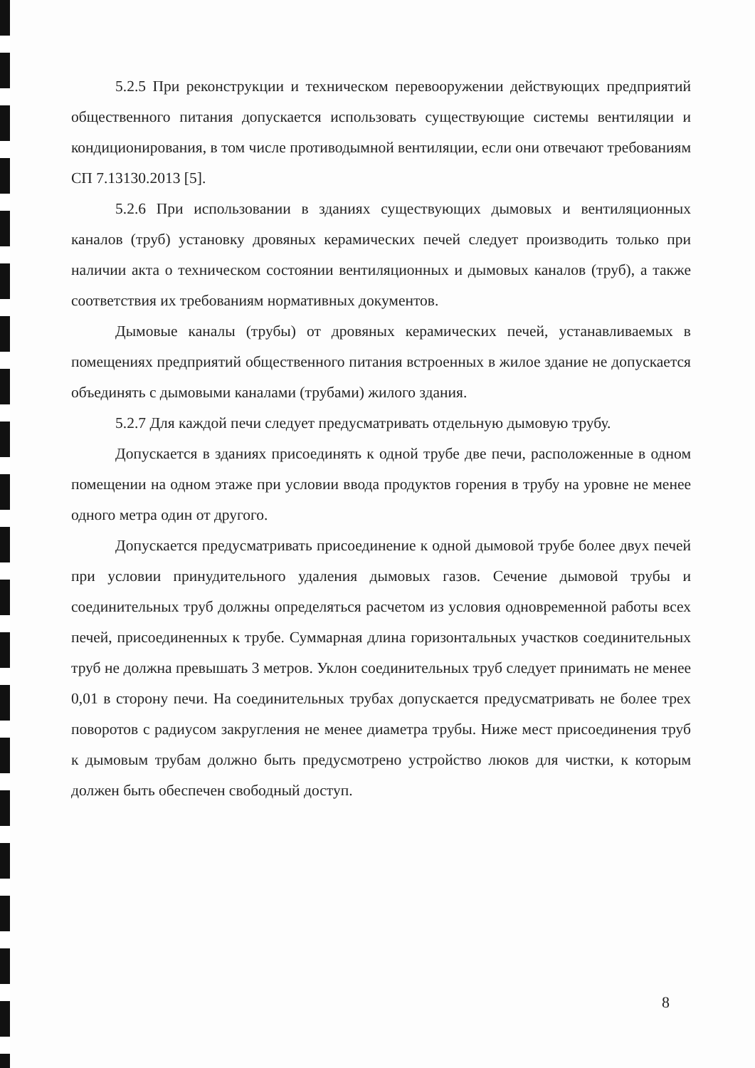5.2.5 При реконструкции и техническом перевооружении действующих предприятий общественного питания допускается использовать существующие системы вентиляции и кондиционирования, в том числе противодымной вентиляции, если они отвечают требованиям СП 7.13130.2013 [5].
5.2.6 При использовании в зданиях существующих дымовых и вентиляционных каналов (труб) установку дровяных керамических печей следует производить только при наличии акта о техническом состоянии вентиляционных и дымовых каналов (труб), а также соответствия их требованиям нормативных документов.
Дымовые каналы (трубы) от дровяных керамических печей, устанавливаемых в помещениях предприятий общественного питания встроенных в жилое здание не допускается объединять с дымовыми каналами (трубами) жилого здания.
5.2.7 Для каждой печи следует предусматривать отдельную дымовую трубу.
Допускается в зданиях присоединять к одной трубе две печи, расположенные в одном помещении на одном этаже при условии ввода продуктов горения в трубу на уровне не менее одного метра один от другого.
Допускается предусматривать присоединение к одной дымовой трубе более двух печей при условии принудительного удаления дымовых газов. Сечение дымовой трубы и соединительных труб должны определяться расчетом из условия одновременной работы всех печей, присоединенных к трубе. Суммарная длина горизонтальных участков соединительных труб не должна превышать 3 метров. Уклон соединительных труб следует принимать не менее 0,01 в сторону печи. На соединительных трубах допускается предусматривать не более трех поворотов с радиусом закругления не менее диаметра трубы. Ниже мест присоединения труб к дымовым трубам должно быть предусмотрено устройство люков для чистки, к которым должен быть обеспечен свободный доступ.
8